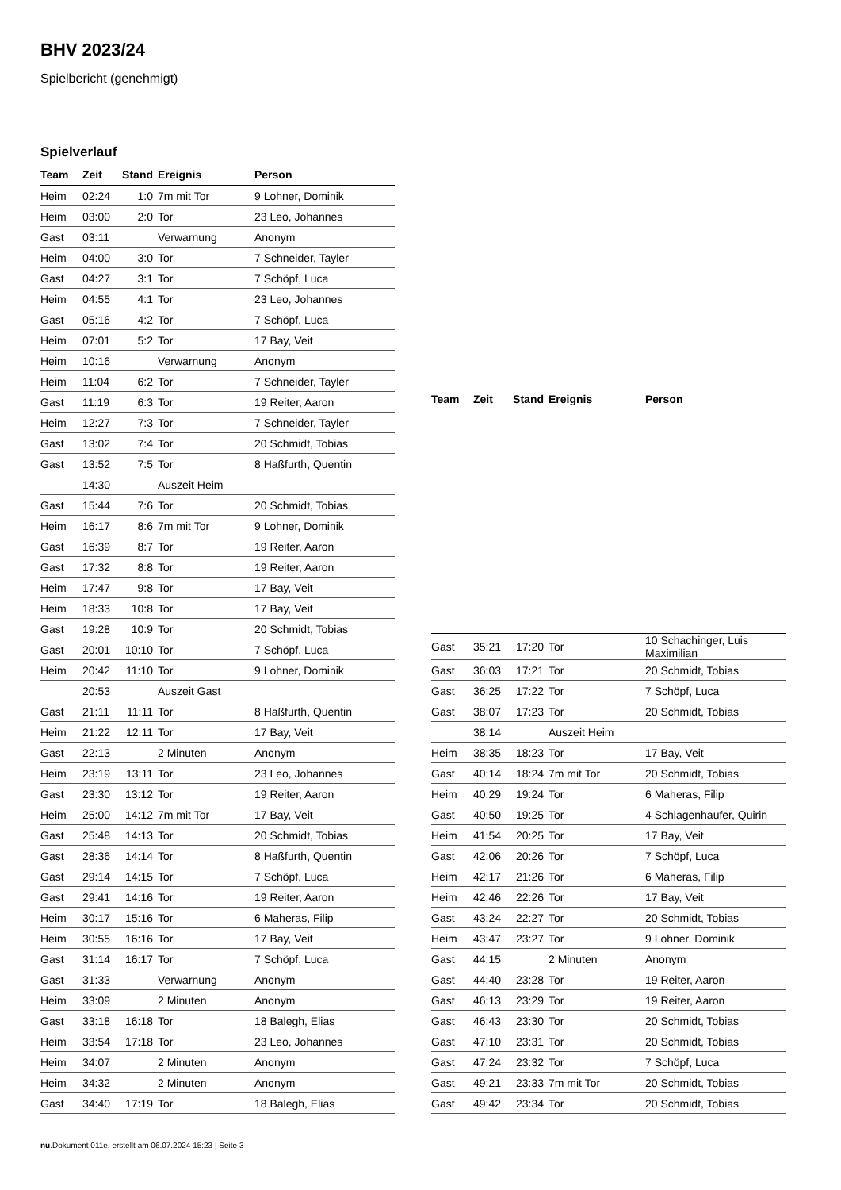BHV 2023/24
Spielbericht (genehmigt)
Spielverlauf
| Team | Zeit | Stand | Ereignis | Person |
| --- | --- | --- | --- | --- |
| Heim | 02:24 | 1:0 | 7m mit Tor | 9 Lohner, Dominik |
| Heim | 03:00 | 2:0 | Tor | 23 Leo, Johannes |
| Gast | 03:11 | | Verwarnung | Anonym |
| Heim | 04:00 | 3:0 | Tor | 7 Schneider, Tayler |
| Gast | 04:27 | 3:1 | Tor | 7 Schöpf, Luca |
| Heim | 04:55 | 4:1 | Tor | 23 Leo, Johannes |
| Gast | 05:16 | 4:2 | Tor | 7 Schöpf, Luca |
| Heim | 07:01 | 5:2 | Tor | 17 Bay, Veit |
| Heim | 10:16 | | Verwarnung | Anonym |
| Heim | 11:04 | 6:2 | Tor | 7 Schneider, Tayler |
| Gast | 11:19 | 6:3 | Tor | 19 Reiter, Aaron |
| Heim | 12:27 | 7:3 | Tor | 7 Schneider, Tayler |
| Gast | 13:02 | 7:4 | Tor | 20 Schmidt, Tobias |
| Gast | 13:52 | 7:5 | Tor | 8 Haßfurth, Quentin |
| | 14:30 | | Auszeit Heim | |
| Gast | 15:44 | 7:6 | Tor | 20 Schmidt, Tobias |
| Heim | 16:17 | 8:6 | 7m mit Tor | 9 Lohner, Dominik |
| Gast | 16:39 | 8:7 | Tor | 19 Reiter, Aaron |
| Gast | 17:32 | 8:8 | Tor | 19 Reiter, Aaron |
| Heim | 17:47 | 9:8 | Tor | 17 Bay, Veit |
| Heim | 18:33 | 10:8 | Tor | 17 Bay, Veit |
| Gast | 19:28 | 10:9 | Tor | 20 Schmidt, Tobias |
| Gast | 20:01 | 10:10 | Tor | 7 Schöpf, Luca |
| Heim | 20:42 | 11:10 | Tor | 9 Lohner, Dominik |
| | 20:53 | | Auszeit Gast | |
| Gast | 21:11 | 11:11 | Tor | 8 Haßfurth, Quentin |
| Heim | 21:22 | 12:11 | Tor | 17 Bay, Veit |
| Gast | 22:13 | | 2 Minuten | Anonym |
| Heim | 23:19 | 13:11 | Tor | 23 Leo, Johannes |
| Gast | 23:30 | 13:12 | Tor | 19 Reiter, Aaron |
| Heim | 25:00 | 14:12 | 7m mit Tor | 17 Bay, Veit |
| Gast | 25:48 | 14:13 | Tor | 20 Schmidt, Tobias |
| Gast | 28:36 | 14:14 | Tor | 8 Haßfurth, Quentin |
| Gast | 29:14 | 14:15 | Tor | 7 Schöpf, Luca |
| Gast | 29:41 | 14:16 | Tor | 19 Reiter, Aaron |
| Heim | 30:17 | 15:16 | Tor | 6 Maheras, Filip |
| Heim | 30:55 | 16:16 | Tor | 17 Bay, Veit |
| Gast | 31:14 | 16:17 | Tor | 7 Schöpf, Luca |
| Gast | 31:33 | | Verwarnung | Anonym |
| Heim | 33:09 | | 2 Minuten | Anonym |
| Gast | 33:18 | 16:18 | Tor | 18 Balegh, Elias |
| Heim | 33:54 | 17:18 | Tor | 23 Leo, Johannes |
| Heim | 34:07 | | 2 Minuten | Anonym |
| Heim | 34:32 | | 2 Minuten | Anonym |
| Gast | 34:40 | 17:19 | Tor | 18 Balegh, Elias |
| Team | Zeit | Stand | Ereignis | Person |
| --- | --- | --- | --- | --- |
| Gast | 35:21 | 17:20 | Tor | 10 Schachinger, Luis Maximilian |
| Gast | 36:03 | 17:21 | Tor | 20 Schmidt, Tobias |
| Gast | 36:25 | 17:22 | Tor | 7 Schöpf, Luca |
| Gast | 38:07 | 17:23 | Tor | 20 Schmidt, Tobias |
| | 38:14 | | Auszeit Heim | |
| Heim | 38:35 | 18:23 | Tor | 17 Bay, Veit |
| Gast | 40:14 | 18:24 | 7m mit Tor | 20 Schmidt, Tobias |
| Heim | 40:29 | 19:24 | Tor | 6 Maheras, Filip |
| Gast | 40:50 | 19:25 | Tor | 4 Schlagenhaufer, Quirin |
| Heim | 41:54 | 20:25 | Tor | 17 Bay, Veit |
| Gast | 42:06 | 20:26 | Tor | 7 Schöpf, Luca |
| Heim | 42:17 | 21:26 | Tor | 6 Maheras, Filip |
| Heim | 42:46 | 22:26 | Tor | 17 Bay, Veit |
| Gast | 43:24 | 22:27 | Tor | 20 Schmidt, Tobias |
| Heim | 43:47 | 23:27 | Tor | 9 Lohner, Dominik |
| Gast | 44:15 | | 2 Minuten | Anonym |
| Gast | 44:40 | 23:28 | Tor | 19 Reiter, Aaron |
| Gast | 46:13 | 23:29 | Tor | 19 Reiter, Aaron |
| Gast | 46:43 | 23:30 | Tor | 20 Schmidt, Tobias |
| Gast | 47:10 | 23:31 | Tor | 20 Schmidt, Tobias |
| Gast | 47:24 | 23:32 | Tor | 7 Schöpf, Luca |
| Gast | 49:21 | 23:33 | 7m mit Tor | 20 Schmidt, Tobias |
| Gast | 49:42 | 23:34 | Tor | 20 Schmidt, Tobias |
nu.Dokument 011e, erstellt am 06.07.2024 15:23 | Seite 3